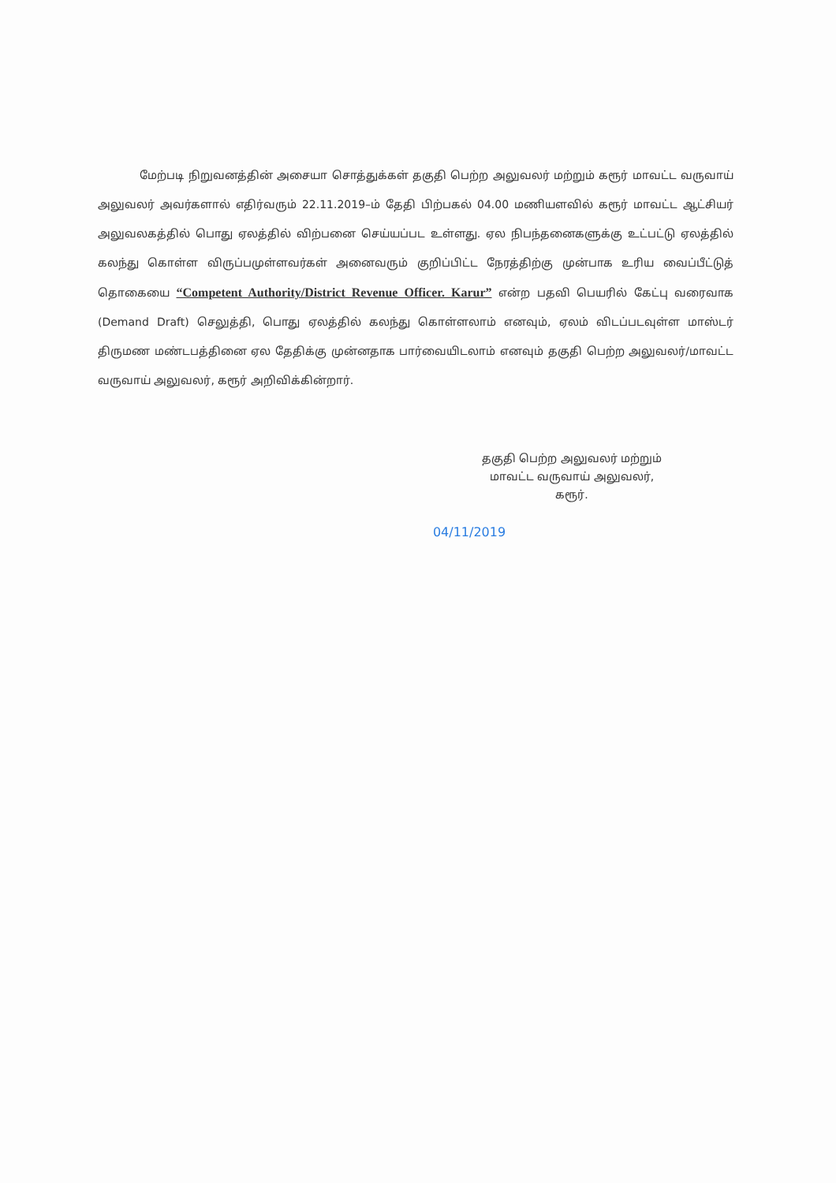மேற்படி நிறுவனத்தின் அசையா சொத்துக்கள் தகுதி பெற்ற அலுவலர் மற்றும் கரூர் மாவட்ட வருவாய் அலுவலர் அவர்களால் எதிர்வரும் 22.11.2019–ம் தேதி பிற்பகல் 04.00 மணியளவில் கரூர் மாவட்ட ஆட்சியர் அலுவலகத்தில் பொது ஏலத்தில் விற்பனை செய்யப்பட உள்ளது. ஏல நிபந்தனைகளுக்கு உட்பட்டு ஏலத்தில் கலந்து கொள்ள விருப்பமுள்ளவர்கள் அனைவரும் குறிப்பிட்ட நேரத்திற்கு முன்பாக உரிய வைப்பீட்டுத் தொகையை “Competent Authority/District Revenue Officer. Karur” என்ற பதவி பெயரில் கேட்பு வரைவாக (Demand Draft) செலுத்தி, பொது ஏலத்தில் கலந்து கொள்ளலாம் எனவும், ஏலம் விடப்படவுள்ள மாஸ்டர் திருமண மண்டபத்தினை ஏல தேதிக்கு முன்னதாக பார்வையிடலாம் எனவும் தகுதி பெற்ற அலுவலர்/மாவட்ட வருவாய் அலுவலர், கரூர் அறிவிக்கின்றார்.
தகுதி பெற்ற அலுவலர் மற்றும்
மாவட்ட வருவாய் அலுவலர்,
கரூர்.
04/11/2019